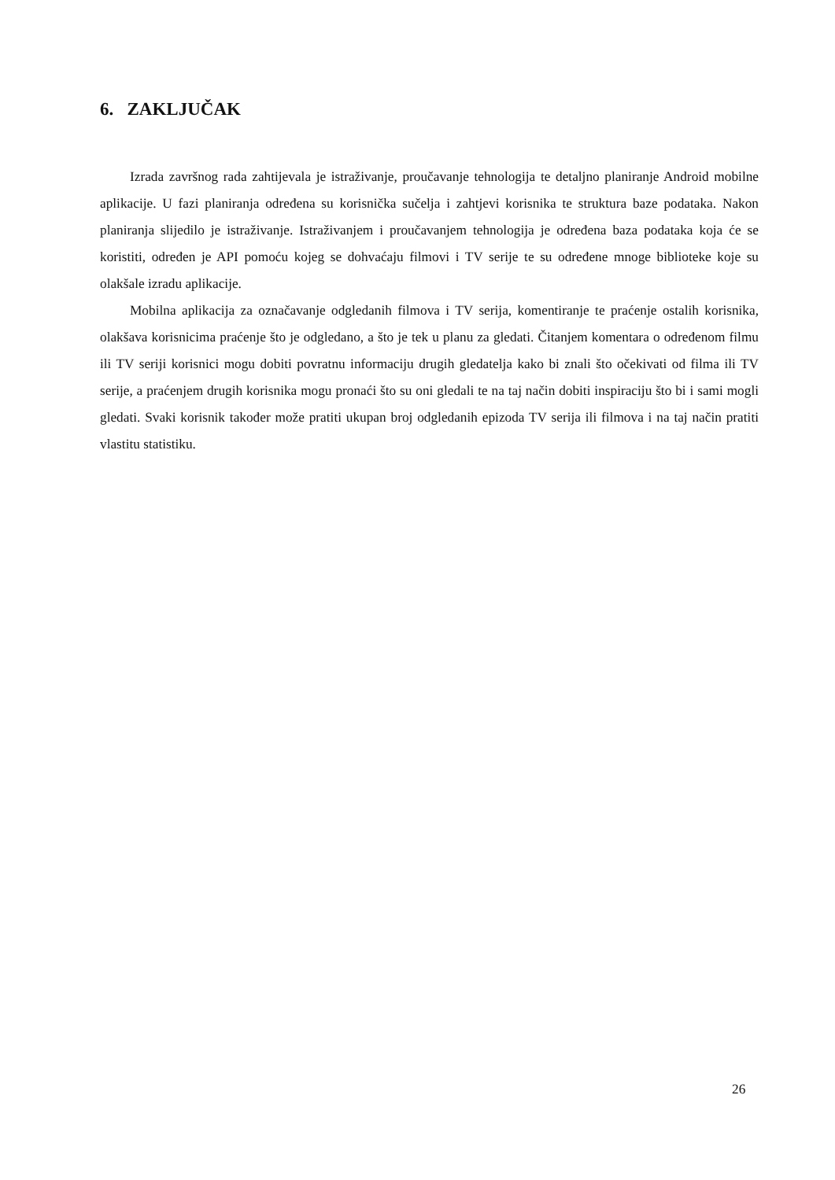6. ZAKLJUČAK
Izrada završnog rada zahtijevala je istraživanje, proučavanje tehnologija te detaljno planiranje Android mobilne aplikacije. U fazi planiranja određena su korisnička sučelja i zahtjevi korisnika te struktura baze podataka. Nakon planiranja slijedilo je istraživanje. Istraživanjem i proučavanjem tehnologija je određena baza podataka koja će se koristiti, određen je API pomoću kojeg se dohvaćaju filmovi i TV serije te su određene mnoge biblioteke koje su olakšale izradu aplikacije.
Mobilna aplikacija za označavanje odgledanih filmova i TV serija, komentiranje te praćenje ostalih korisnika, olakšava korisnicima praćenje što je odgledano, a što je tek u planu za gledati. Čitanjem komentara o određenom filmu ili TV seriji korisnici mogu dobiti povratnu informaciju drugih gledatelja kako bi znali što očekivati od filma ili TV serije, a praćenjem drugih korisnika mogu pronaći što su oni gledali te na taj način dobiti inspiraciju što bi i sami mogli gledati. Svaki korisnik također može pratiti ukupan broj odgledanih epizoda TV serija ili filmova i na taj način pratiti vlastitu statistiku.
26